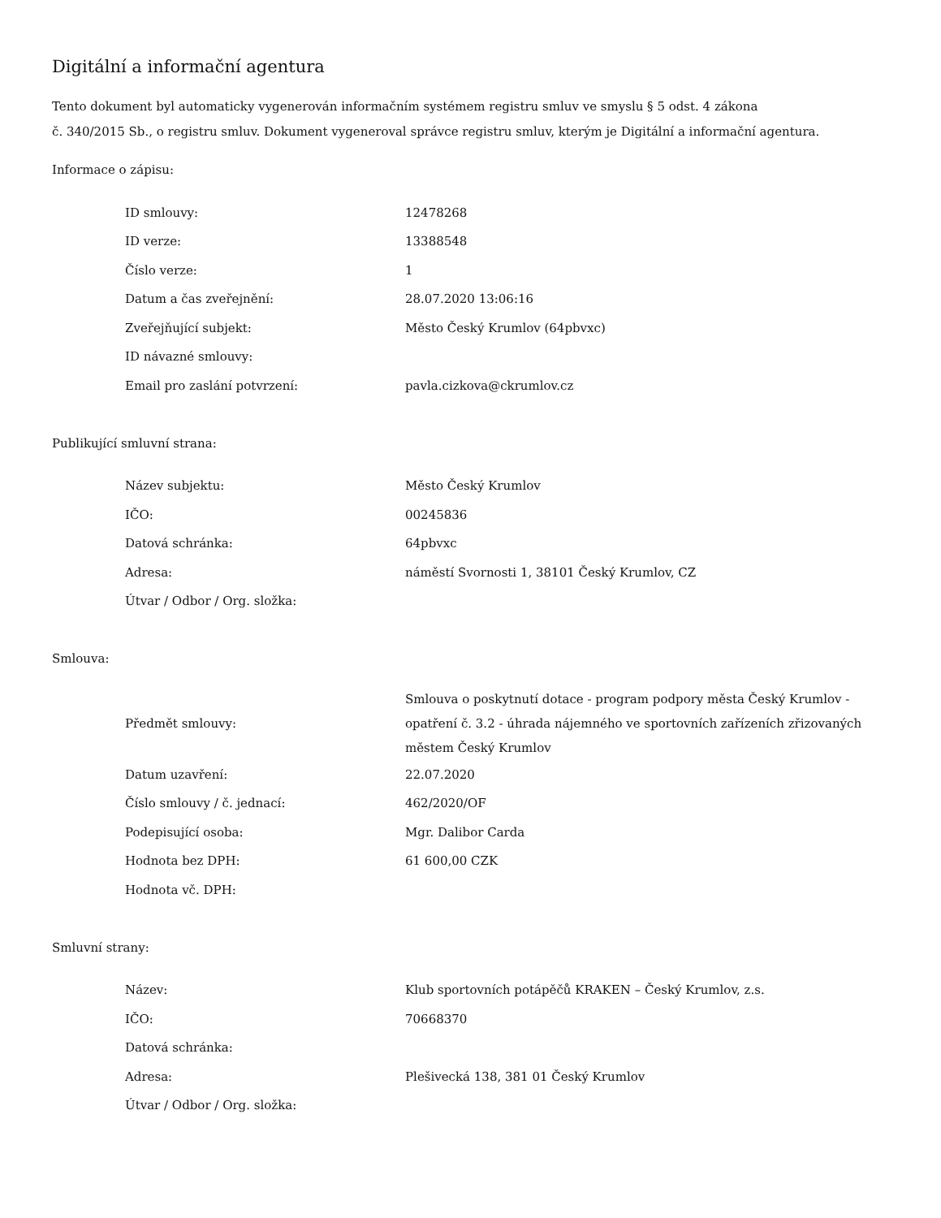Digitální a informační agentura
Tento dokument byl automaticky vygenerován informačním systémem registru smluv ve smyslu § 5 odst. 4 zákona
č. 340/2015 Sb., o registru smluv. Dokument vygeneroval správce registru smluv, kterým je Digitální a informační agentura.
Informace o zápisu:
| ID smlouvy: | 12478268 |
| ID verze: | 13388548 |
| Číslo verze: | 1 |
| Datum a čas zveřejnění: | 28.07.2020 13:06:16 |
| Zveřejňující subjekt: | Město Český Krumlov (64pbvxc) |
| ID návazné smlouvy: | |
| Email pro zaslání potvrzení: | pavla.cizkova@ckrumlov.cz |
Publikující smluvní strana:
| Název subjektu: | Město Český Krumlov |
| IČO: | 00245836 |
| Datová schránka: | 64pbvxc |
| Adresa: | náměstí Svornosti 1, 38101 Český Krumlov, CZ |
| Útvar / Odbor / Org. složka: | |
Smlouva:
| Předmět smlouvy: | Smlouva o poskytnutí dotace - program podpory města Český Krumlov - opatření č. 3.2 - úhrada nájemného ve sportovních zařízeních zřizovaných městem Český Krumlov |
| Datum uzavření: | 22.07.2020 |
| Číslo smlouvy / č. jednací: | 462/2020/OF |
| Podepisující osoba: | Mgr. Dalibor Carda |
| Hodnota bez DPH: | 61 600,00 CZK |
| Hodnota vč. DPH: | |
Smluvní strany:
| Název: | Klub sportovních potápěčů KRAKEN – Český Krumlov, z.s. |
| IČO: | 70668370 |
| Datová schránka: | |
| Adresa: | Plešivecká 138, 381 01 Český Krumlov |
| Útvar / Odbor / Org. složka: | |